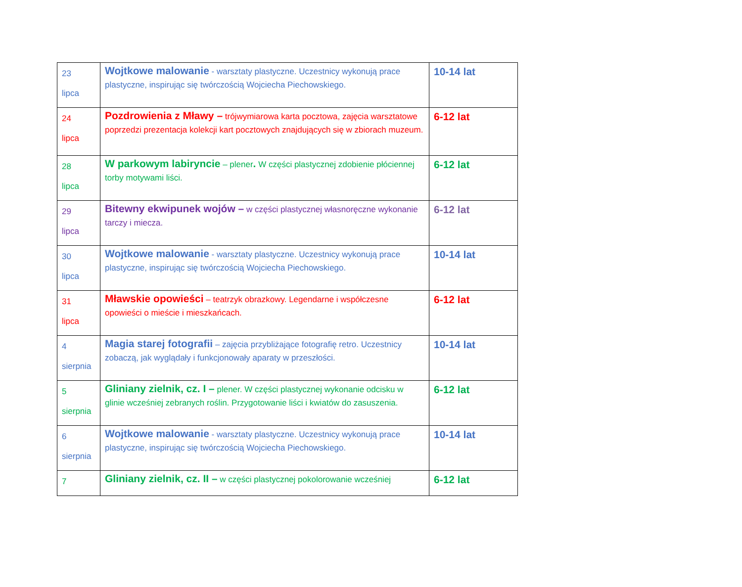| 23 lipca | Wojtkowe malowanie - warsztaty plastyczne. Uczestnicy wykonują prace plastyczne, inspirując się twórczością Wojciecha Piechowskiego. | 10-14 lat |
| 24 lipca | Pozdrowienia z Mławy – trójwymiarowa karta pocztowa, zajęcia warsztatowe poprzedzi prezentacja kolekcji kart pocztowych znajdujących się w zbiorach muzeum. | 6-12 lat |
| 28 lipca | W parkowym labiryncie – plener . W części plastycznej zdobienie płóciennej torby motywami liści. | 6-12 lat |
| 29 lipca | Bitewny ekwipunek wojów – w części plastycznej własnoręczne wykonanie tarczy i miecza. | 6-12 lat |
| 30 lipca | Wojtkowe malowanie - warsztaty plastyczne. Uczestnicy wykonują prace plastyczne, inspirując się twórczością Wojciecha Piechowskiego. | 10-14 lat |
| 31 lipca | Mławskie opowieści – teatrzyk obrazkowy. Legendarne i współczesne opowieści o mieście i mieszkańcach. | 6-12 lat |
| 4 sierpnia | Magia starej fotografii – zajęcia przybliżające fotografię retro. Uczestnicy zobaczą, jak wyglądały i funkcjonowały aparaty w przeszłości. | 10-14 lat |
| 5 sierpnia | Gliniany zielnik, cz. I – plener. W części plastycznej wykonanie odcisku w glinie wcześniej zebranych roślin. Przygotowanie liści i kwiatów do zasuszenia. | 6-12 lat |
| 6 sierpnia | Wojtkowe malowanie - warsztaty plastyczne. Uczestnicy wykonują prace plastyczne, inspirując się twórczością Wojciecha Piechowskiego. | 10-14 lat |
| 7 | Gliniany zielnik, cz. II – w części plastycznej pokolorowanie wcześniej | 6-12 lat |